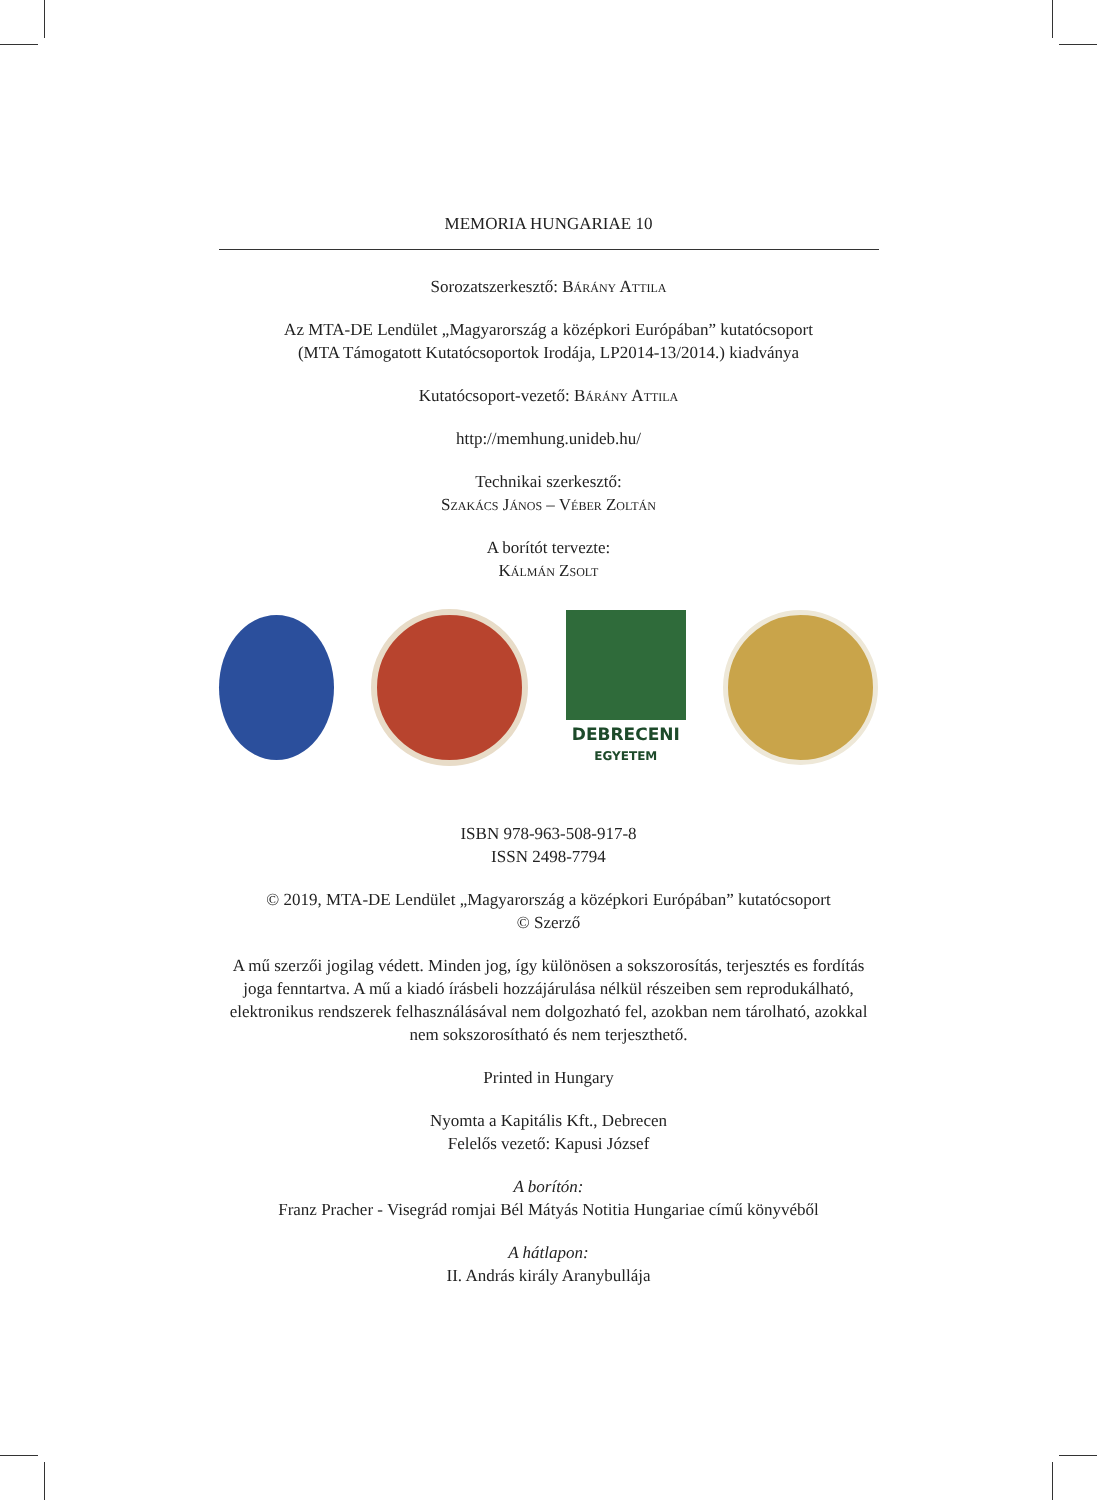MEMORIA HUNGARIAE 10
Sorozatszerkesztő: Bárány Attila
Az MTA-DE Lendület „Magyarország a középkori Európában” kutatócsoport
(MTA Támogatott Kutatócsoportok Irodája, LP2014-13/2014.) kiadványa
Kutatócsoport-vezető: Bárány Attila
http://memhung.unideb.hu/
Technikai szerkesztő:
Szakács János – Véber Zoltán
A borítót tervezte:
Kálmán Zsolt
DEBRECENI
EGYETEM
ISBN 978-963-508-917-8
ISSN 2498-7794
© 2019, MTA-DE Lendület „Magyarország a középkori Európában” kutatócsoport
© Szerző
A mű szerzői jogilag védett. Minden jog, így különösen a sokszorosítás, terjesztés es fordítás joga fenntartva. A mű a kiadó írásbeli hozzájárulása nélkül részeiben sem reprodukálható, elektronikus rendszerek felhasználásával nem dolgozható fel, azokban nem tárolható, azokkal nem sokszorosítható és nem terjeszthető.
Printed in Hungary
Nyomta a Kapitális Kft., Debrecen
Felelős vezető: Kapusi József
A borítón:
Franz Pracher - Visegrád romjai Bél Mátyás Notitia Hungariae című könyvéből
A hátlapon:
II. András király Aranybullája